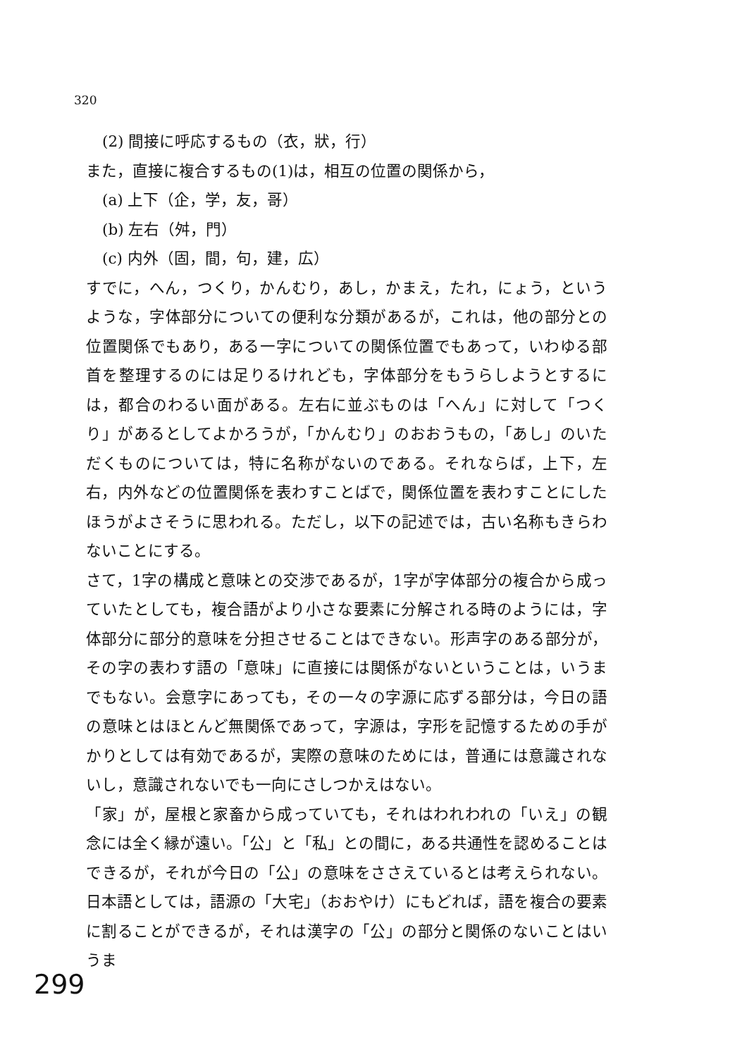320
(2) 間接に呼応するもの（衣，狀，行）
また，直接に複合するもの(1)は，相互の位置の関係から，
(a) 上下（企，学，友，哥）
(b) 左右（舛，門）
(c) 内外（固，間，句，建，広）
すでに，へん，つくり，かんむり，あし，かまえ，たれ，にょう，というような，字体部分についての便利な分類があるが，これは，他の部分との位置関係でもあり，ある一字についての関係位置でもあって，いわゆる部首を整理するのには足りるけれども，字体部分をもうらしようとするには，都合のわるい面がある。左右に並ぶものは「へん」に対して「つくり」があるとしてよかろうが，「かんむり」のおおうもの，「あし」のいただくものについては，特に名称がないのである。それならば，上下，左右，内外などの位置関係を表わすことばで，関係位置を表わすことにしたほうがよさそうに思われる。ただし，以下の記述では，古い名称もきらわないことにする。
さて，1字の構成と意味との交渉であるが，1字が字体部分の複合から成っていたとしても，複合語がより小さな要素に分解される時のようには，字体部分に部分的意味を分担させることはできない。形声字のある部分が，その字の表わす語の「意味」に直接には関係がないということは，いうまでもない。会意字にあっても，その一々の字源に応ずる部分は，今日の語の意味とはほとんど無関係であって，字源は，字形を記憶するための手がかりとしては有効であるが，実際の意味のためには，普通には意識されないし，意識されないでも一向にさしつかえはない。
「家」が，屋根と家畜から成っていても，それはわれわれの「いえ」の観念には全く縁が遠い。「公」と「私」との間に，ある共通性を認めることはできるが，それが今日の「公」の意味をささえているとは考えられない。日本語としては，語源の「大宅」（おおやけ）にもどれば，語を複合の要素に割ることができるが，それは漢字の「公」の部分と関係のないことはいうま
299